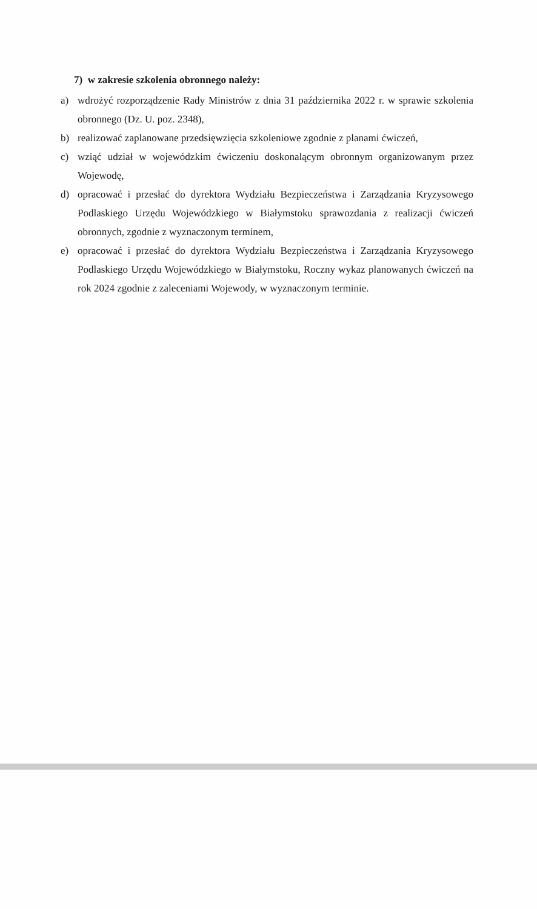7) w zakresie szkolenia obronnego należy:
a) wdrożyć rozporządzenie Rady Ministrów z dnia 31 października 2022 r. w sprawie szkolenia obronnego (Dz. U. poz. 2348),
b) realizować zaplanowane przedsięwzięcia szkoleniowe zgodnie z planami ćwiczeń,
c) wziąć udział w wojewódzkim ćwiczeniu doskonalącym obronnym organizowanym przez Wojewodę,
d) opracować i przesłać do dyrektora Wydziału Bezpieczeństwa i Zarządzania Kryzysowego Podlaskiego Urzędu Wojewódzkiego w Białymstoku sprawozdania z realizacji ćwiczeń obronnych, zgodnie z wyznaczonym terminem,
e) opracować i przesłać do dyrektora Wydziału Bezpieczeństwa i Zarządzania Kryzysowego Podlaskiego Urzędu Wojewódzkiego w Białymstoku, Roczny wykaz planowanych ćwiczeń na rok 2024 zgodnie z zaleceniami Wojewody, w wyznaczonym terminie.